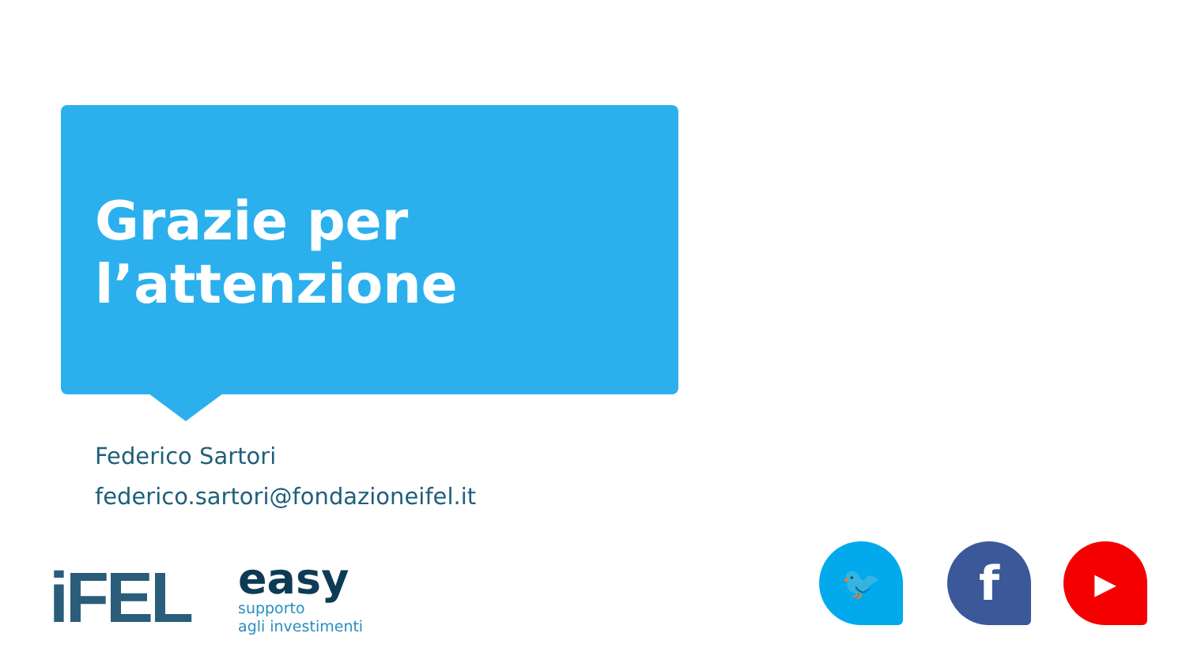Grazie per
l’attenzione
Federico Sartori
federico.sartori@fondazioneifel.it
iFEL
easy
supporto
agli investimenti
🐦 f ▶